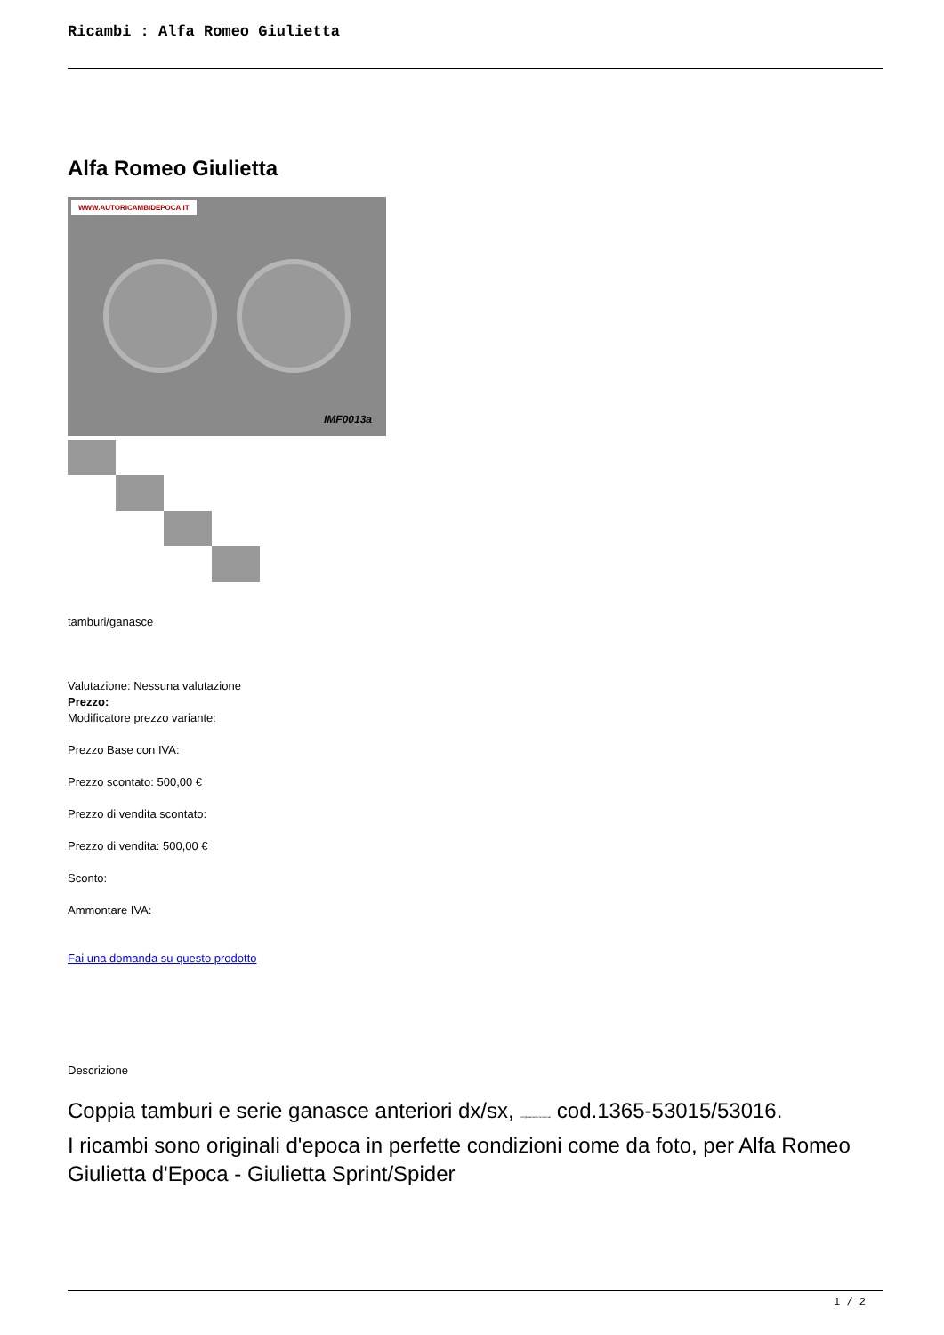Ricambi : Alfa Romeo Giulietta
Alfa Romeo Giulietta
WWW.AUTORICAMBIDEPOCA.IT
IMF0013a
tamburi/ganasce
Valutazione: Nessuna valutazione
Prezzo:
Modificatore prezzo variante:
Prezzo Base con IVA:
Prezzo scontato: 500,00 €
Prezzo di vendita scontato:
Prezzo di vendita: 500,00 €
Sconto:
Ammontare IVA:
Fai una domanda su questo prodotto
Descrizione
Coppia tamburi e serie ganasce anteriori dx/sx, completamente revisionati cod.1365-53015/53016.
I ricambi sono originali d'epoca in perfette condizioni come da foto, per Alfa Romeo Giulietta d'Epoca - Giulietta Sprint/Spider
1 / 2